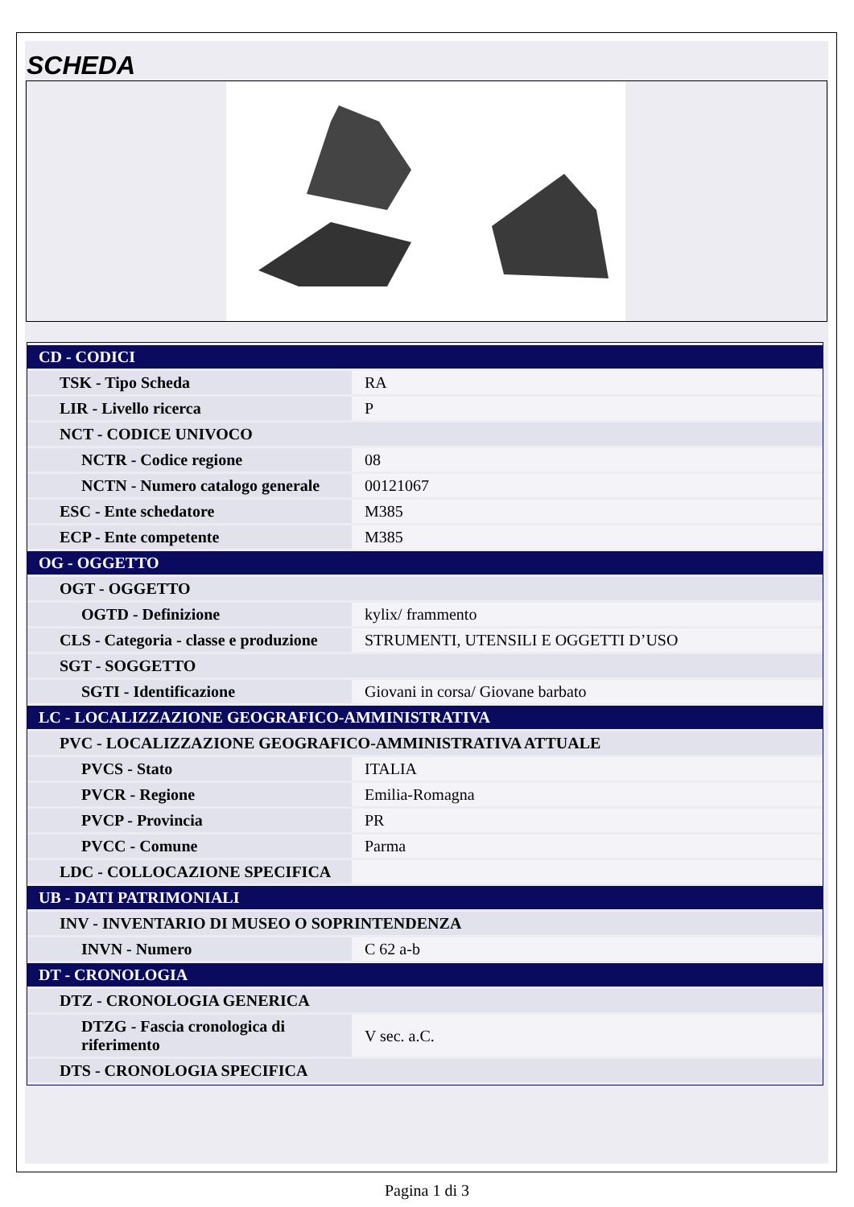SCHEDA
| CD - CODICI | |
| TSK - Tipo Scheda | RA |
| LIR - Livello ricerca | P |
| NCT - CODICE UNIVOCO | |
| NCTR - Codice regione | 08 |
| NCTN - Numero catalogo generale | 00121067 |
| ESC - Ente schedatore | M385 |
| ECP - Ente competente | M385 |
| OG - OGGETTO | |
| OGT - OGGETTO | |
| OGTD - Definizione | kylix/ frammento |
| CLS - Categoria - classe e produzione | STRUMENTI, UTENSILI E OGGETTI D’USO |
| SGT - SOGGETTO | |
| SGTI - Identificazione | Giovani in corsa/ Giovane barbato |
| LC - LOCALIZZAZIONE GEOGRAFICO-AMMINISTRATIVA | |
| PVC - LOCALIZZAZIONE GEOGRAFICO-AMMINISTRATIVA ATTUALE | |
| PVCS - Stato | ITALIA |
| PVCR - Regione | Emilia-Romagna |
| PVCP - Provincia | PR |
| PVCC - Comune | Parma |
| LDC - COLLOCAZIONE SPECIFICA | |
| UB - DATI PATRIMONIALI | |
| INV - INVENTARIO DI MUSEO O SOPRINTENDENZA | |
| INVN - Numero | C 62 a-b |
| DT - CRONOLOGIA | |
| DTZ - CRONOLOGIA GENERICA | |
| DTZG - Fascia cronologica di riferimento | V sec. a.C. |
| DTS - CRONOLOGIA SPECIFICA | |
Pagina 1 di 3